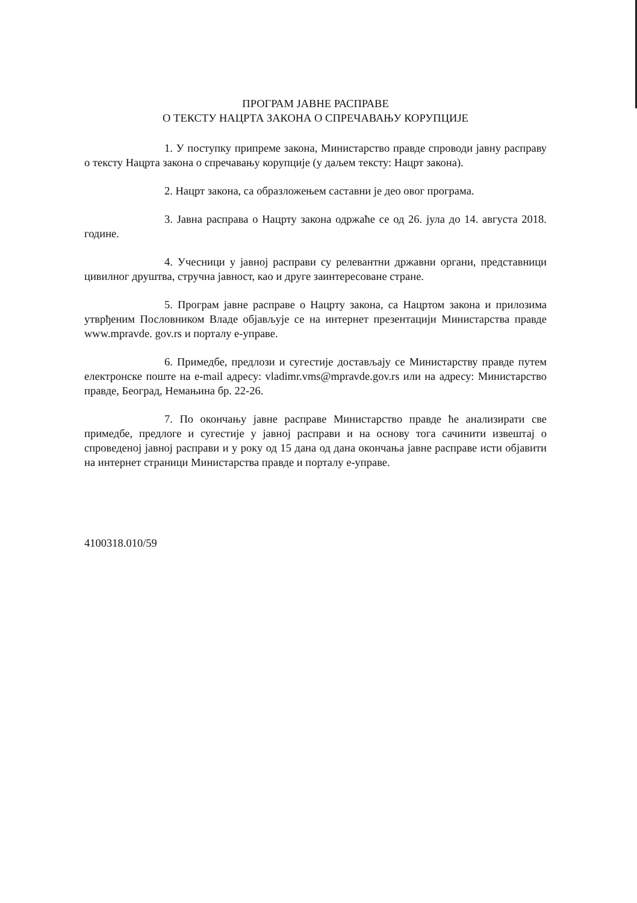ПРОГРАМ ЈАВНЕ РАСПРАВЕ
О ТЕКСТУ НАЦРТА ЗАКОНА О СПРЕЧАВАЊУ КОРУПЦИЈЕ
1. У поступку припреме закона, Министарство правде спроводи јавну расправу о тексту Нацрта закона о спречавању корупције (у даљем тексту: Нацрт закона).
2. Нацрт закона, са образложењем саставни је део овог програма.
3. Јавна расправа о Нацрту закона одржаће се од 26. јула до 14. августа 2018. године.
4. Учесници у јавној расправи су релевантни државни органи, представници цивилног друштва, стручна јавност, као и друге заинтересоване стране.
5. Програм јавне расправе о Нацрту закона, са Нацртом закона и прилозима утврђеним Пословником Владе објављује се на интернет презентацији Министарства правде www.mpravde. gov.rs и порталу е-управе.
6. Примедбе, предлози и сугестије достављају се Министарству правде путем електронске поште на e-mail адресу: vladimr.vms@mpravde.gov.rs или на адресу: Министарство правде, Београд, Немањина бр. 22-26.
7. По окончању јавне расправе Министарство правде ће анализирати све примедбе, предлоге и сугестије у јавној расправи и на основу тога сачинити извештај о спроведеној јавној расправи и у року од 15 дана од дана окончања јавне расправе исти објавити на интернет страници Министарства правде и порталу е-управе.
4100318.010/59